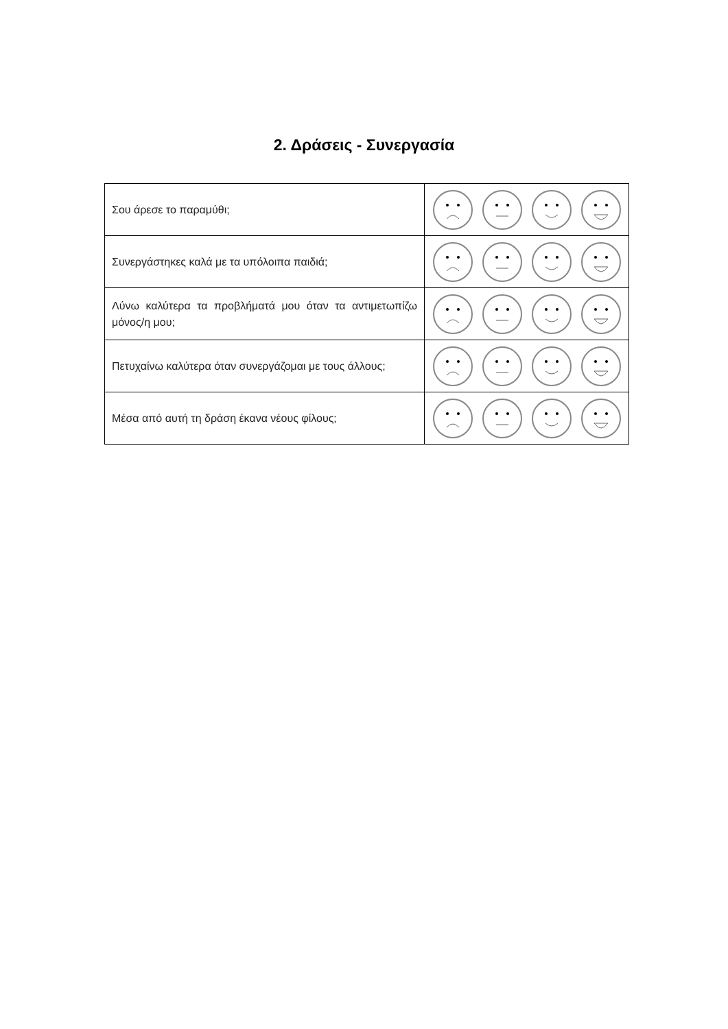2. Δράσεις - Συνεργασία
| Σου άρεσε το παραμύθι; | |
| Συνεργάστηκες καλά με τα υπόλοιπα παιδιά; | |
| Λύνω καλύτερα τα προβλήματά μου όταν τα αντιμετωπίζω μόνος/η μου; | |
| Πετυχαίνω καλύτερα όταν συνεργάζομαι με τους άλλους; | |
| Μέσα από αυτή τη δράση έκανα νέους φίλους; | |